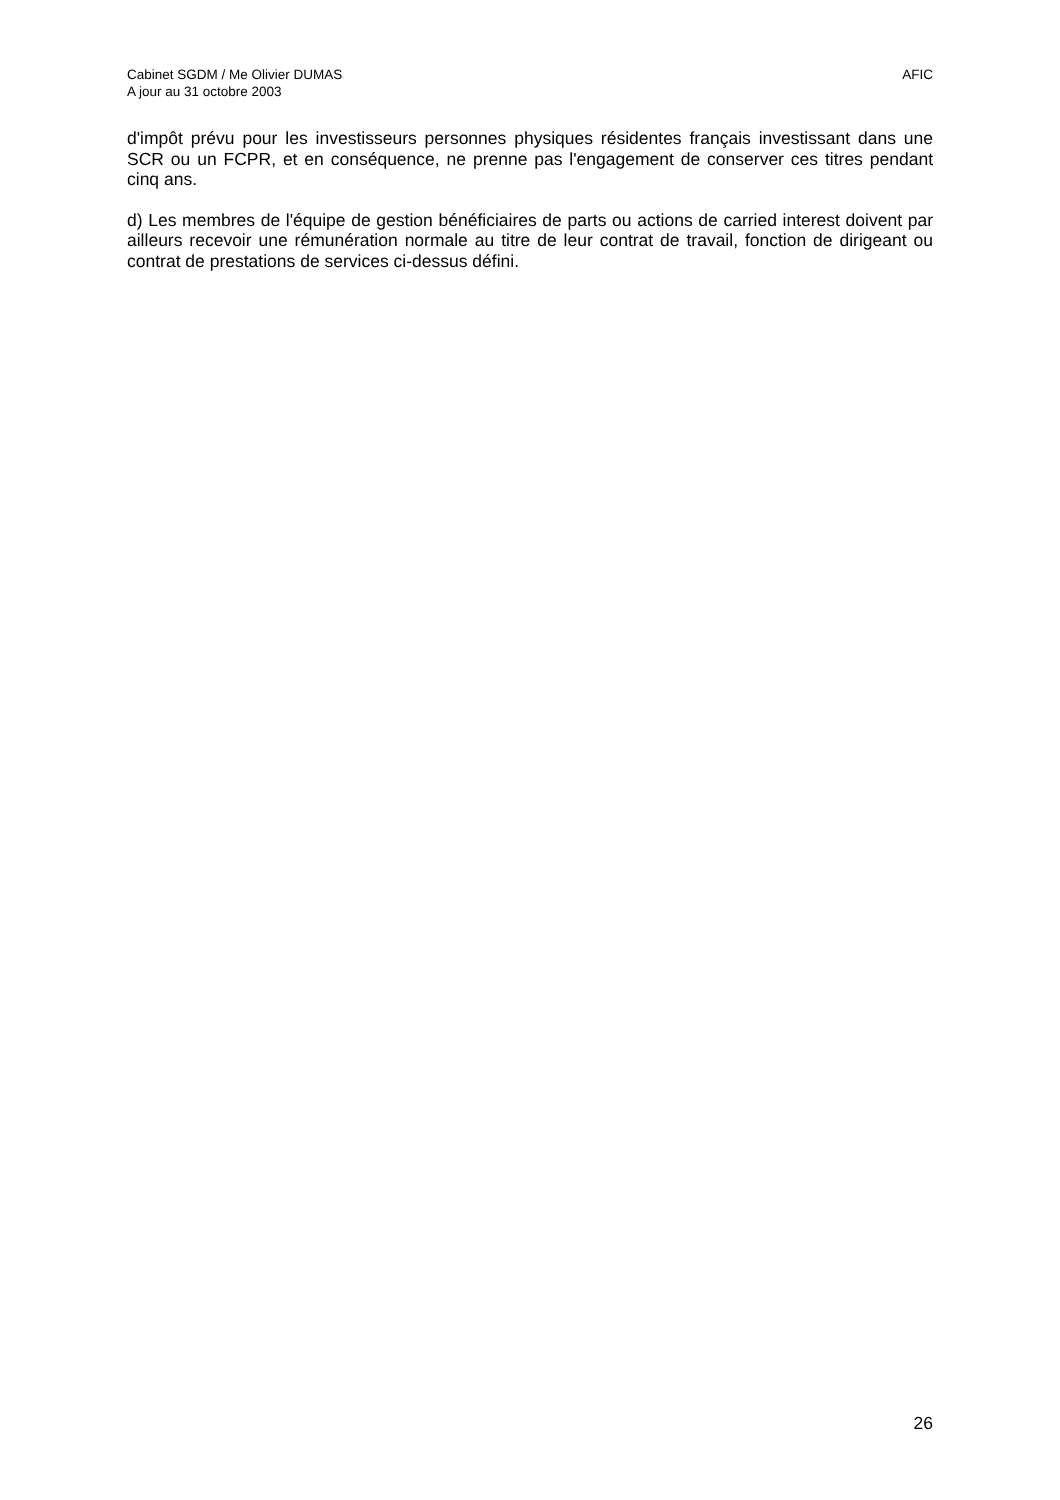Cabinet SGDM / Me Olivier DUMAS
A jour au 31 octobre 2003
AFIC
d'impôt prévu pour les investisseurs personnes physiques résidentes français investissant dans une SCR ou un FCPR, et en conséquence, ne prenne pas l'engagement de conserver ces titres pendant cinq ans.
d) Les membres de l'équipe de gestion bénéficiaires de parts ou actions de carried interest doivent par ailleurs recevoir une rémunération normale au titre de leur contrat de travail, fonction de dirigeant ou contrat de prestations de services ci-dessus défini.
26